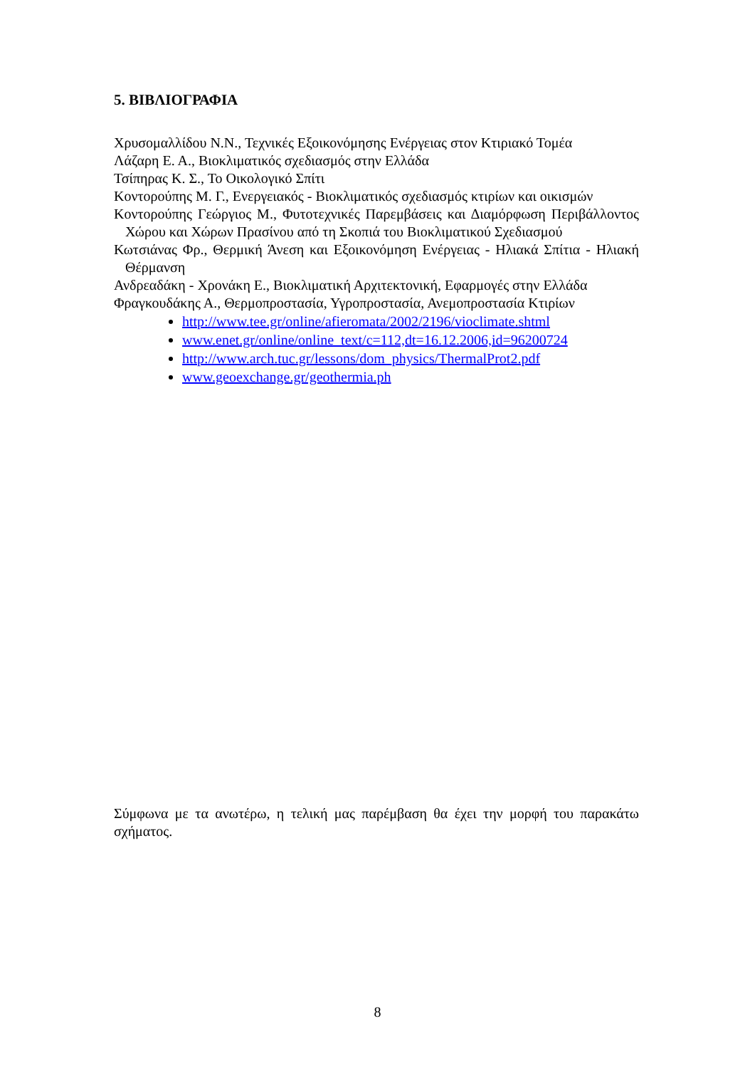5. ΒΙΒΛΙΟΓΡΑΦΙΑ
Χρυσομαλλίδου Ν.Ν., Τεχνικές Εξοικονόμησης Ενέργειας στον Κτιριακό Τομέα
Λάζαρη Ε. Α., Βιοκλιματικός σχεδιασμός στην Ελλάδα
Τσίπηρας Κ. Σ., Το Οικολογικό Σπίτι
Κοντορούπης Μ. Γ., Ενεργειακός - Βιοκλιματικός σχεδιασμός κτιρίων και οικισμών
Κοντορούπης Γεώργιος Μ., Φυτοτεχνικές Παρεμβάσεις και Διαμόρφωση Περιβάλλοντος Χώρου και Χώρων Πρασίνου από τη Σκοπιά του Βιοκλιματικού Σχεδιασμού
Κωτσιάνας Φρ., Θερμική Άνεση και Εξοικονόμηση Ενέργειας - Ηλιακά Σπίτια - Ηλιακή Θέρμανση
Ανδρεαδάκη - Χρονάκη Ε., Βιοκλιματική Αρχιτεκτονική, Εφαρμογές στην Ελλάδα
Φραγκουδάκης Α., Θερμοπροστασία, Υγροπροστασία, Ανεμοπροστασία Κτιρίων
http://www.tee.gr/online/afieromata/2002/2196/vioclimate.shtml
www.enet.gr/online/online_text/c=112,dt=16.12.2006,id=96200724
http://www.arch.tuc.gr/lessons/dom_physics/ThermalProt2.pdf
www.geoexchange.gr/geothermia.ph
Σύμφωνα με τα ανωτέρω, η τελική μας παρέμβαση θα έχει την μορφή του παρακάτω σχήματος.
8